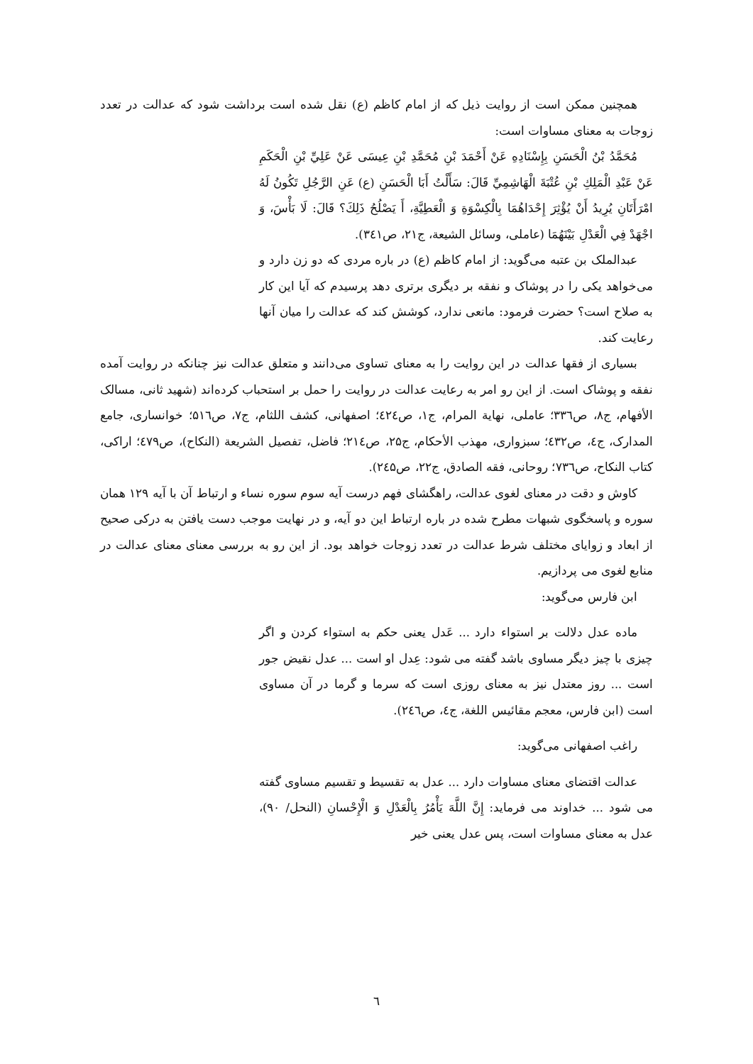همچنین ممکن است از روایت ذیل که از امام کاظم (ع) نقل شده است برداشت شود که عدالت در تعدد زوجات به معنای مساوات است:
مُحَمَّدُ بْنُ الْحَسَنِ بِإِسْنَادِهِ عَنْ أَحْمَدَ بْنِ مُحَمَّدِ بْنِ عِيسَى عَنْ عَلِيِّ بْنِ الْحَكَمِ عَنْ عَبْدِ الْمَلِكِ بْنِ عُتْبَةَ الْهَاشِمِيِّ قَالَ: سَأَلْتُ أَبَا الْحَسَنِ (ع) عَنِ الرَّجُلِ تَكُونُ لَهُ امْرَأَتَانِ يُرِيدُ أَنْ يُؤْثِرَ إِحْدَاهُمَا بِالْكِسْوَةِ وَ الْعَطِيَّةِ، أَ يَصْلُحُ ذَلِكَ؟ قَالَ: لَا بَأْسَ، وَ اجْهَدْ فِي الْعَدْلِ بَيْنَهُمَا (عاملی، وسائل الشیعة، ج۲۱، ص۳٤۱).
عبدالملک بن عتبه می‌گوید: از امام کاظم (ع) در باره مردی که دو زن دارد و می‌خواهد یکی را در پوشاک و نفقه بر دیگری برتری دهد پرسیدم که آیا این کار به صلاح است؟ حضرت فرمود: مانعی ندارد، کوشش کند که عدالت را میان آنها رعایت کند.
بسیاری از فقها عدالت در این روایت را به معنای تساوی می‌دانند و متعلق عدالت نیز چنانکه در روایت آمده نفقه و پوشاک است. از این رو امر به رعایت عدالت در روایت را حمل بر استحباب کرده‌اند (شهید ثانی، مسالک الأفهام، ج۸، ص۳۳٦؛ عاملی، نهایة المرام، ج۱، ص٤۲٤؛ اصفهانی، کشف اللثام، ج۷، ص۵۱٦؛ خوانساری، جامع المدارک، ج٤، ص٤۳۲؛ سبزواری، مهذب الأحکام، ج۲۵، ص۲۱٤؛ فاضل، تفصیل الشریعة (النکاح)، ص٤۷۹؛ اراکی، کتاب النکاح، ص۷۳٦؛ روحانی، فقه الصادق، ج۲۲، ص۲٤۵).
کاوش و دقت در معنای لغوی عدالت، راهگشای فهم درست آیه سوم سوره نساء و ارتباط آن با آیه ۱۲۹ همان سوره و پاسخگوی شبهات مطرح شده در باره ارتباط این دو آیه، و در نهایت موجب دست یافتن به درکی صحیح از ابعاد و زوایای مختلف شرط عدالت در تعدد زوجات خواهد بود. از این رو به بررسی معنای معنای عدالت در منابع لغوی می پردازیم.
ابن فارس می‌گوید:
ماده عدل دلالت بر استواء دارد ... عَدل یعنی حکم به استواء کردن و اگر چیزی با چیز دیگر مساوی باشد گفته می شود: عِدل او است ... عدل نقیض جور است ... روز معتدل نیز به معنای روزی است که سرما و گرما در آن مساوی است (ابن فارس، معجم مقائیس اللغة، ج٤، ص۲٤٦).
راغب اصفهانی می‌گوید:
عدالت اقتضای معنای مساوات دارد ... عدل به تقسیط و تقسیم مساوی گفته می شود ... خداوند می فرماید: إِنَّ اللَّهَ يَأْمُرُ بِالْعَدْلِ وَ الْإِحْسانِ (النحل/ ۹۰)، عدل به معنای مساوات است، پس عدل یعنی خیر
٦